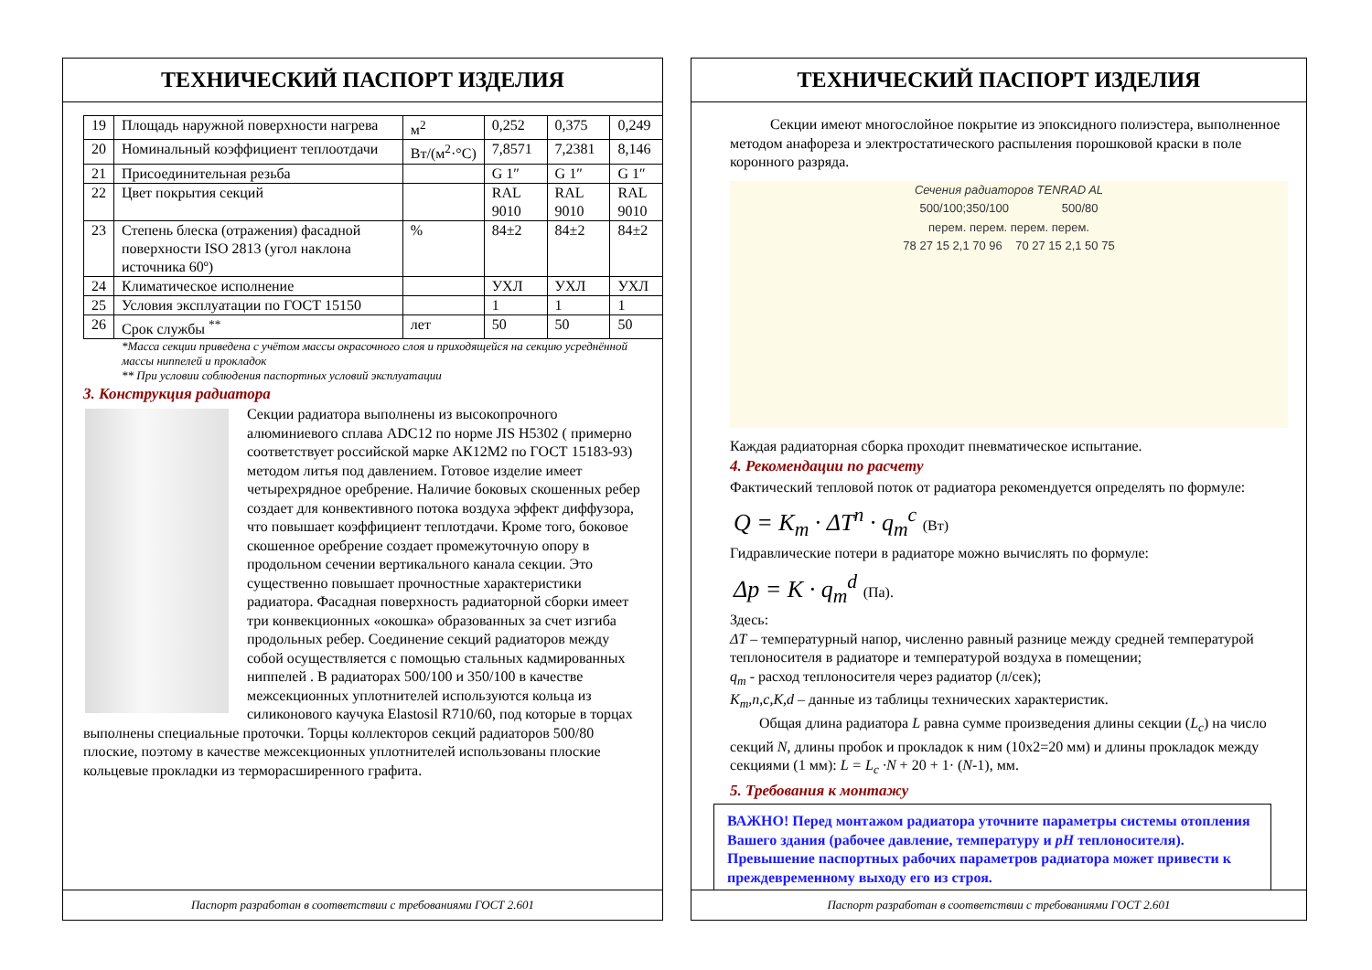ТЕХНИЧЕСКИЙ ПАСПОРТ ИЗДЕЛИЯ
| 19 | Площадь наружной поверхности нагрева | м<sup>2</sup> | 0,252 | 0,375 | 0,249 |
| 20 | Номинальный коэффициент теплоотдачи | Вт/(м<sup>2</sup>·°С) | 7,8571 | 7,2381 | 8,146 |
| 21 | Присоединительная резьба | | G 1″ | G 1″ | G 1″ |
| 22 | Цвет покрытия секций | | RAL 9010 | RAL 9010 | RAL 9010 |
| 23 | Степень блеска (отражения) фасадной поверхности ISO 2813 (угол наклона источника 60º) | % | 84±2 | 84±2 | 84±2 |
| 24 | Климатическое исполнение | | УХЛ | УХЛ | УХЛ |
| 25 | Условия эксплуатации по ГОСТ 15150 | | 1 | 1 | 1 |
| 26 | Срок службы <sup>**</sup> | лет | 50 | 50 | 50 |
*Масса секции приведена с учётом массы окрасочного слоя и приходящейся на секцию усреднённой массы ниппелей и прокладок
** При условии соблюдения паспортных условий эксплуатации
3. Конструкция радиатора
Секции радиатора выполнены из высокопрочного алюминиевого сплава ADC12 по норме JIS H5302 ( примерно соответствует российской марке АК12М2 по ГОСТ 15183-93) методом литья под давлением. Готовое изделие имеет четырехрядное оребрение. Наличие боковых скошенных ребер создает для конвективного потока воздуха эффект диффузора, что повышает коэффициент теплотдачи. Кроме того, боковое скошенное оребрение создает промежуточную опору в продольном сечении вертикального канала секции. Это существенно повышает прочностные характеристики радиатора. Фасадная поверхность радиаторной сборки имеет три конвекционных «окошка» образованных за счет изгиба продольных ребер. Соединение секций радиаторов между собой осуществляется с помощью стальных кадмированных ниппелей . В радиаторах 500/100 и 350/100 в качестве межсекционных уплотнителей используются кольца из силиконового каучука Elastosil R710/60, под которые в торцах выполнены специальные проточки. Торцы коллекторов секций радиаторов 500/80 плоские, поэтому в качестве межсекционных уплотнителей использованы плоские кольцевые прокладки из терморасширенного графита.
Паспорт разработан в соответствии с требованиями ГОСТ 2.601
ТЕХНИЧЕСКИЙ ПАСПОРТ ИЗДЕЛИЯ
Секции имеют многослойное покрытие из эпоксидного полиэстера, выполненное методом анафореза и электростатического распыления порошковой краски в поле коронного разряда.
Сечения радиаторов TENRAD AL
500/100;350/100 500/80
перем. перем. перем. перем.
78 27 15 2,1 70 96 70 27 15 2,1 50 75
Каждая радиаторная сборка проходит пневматическое испытание.
4. Рекомендации по расчету
Фактический тепловой поток от радиатора рекомендуется определять по формуле:
Q = K<sub>m</sub> · ΔT<sup>n</sup> · q<sub>m</sub><sup>c</sup> (Вт)
Гидравлические потери в радиаторе можно вычислять по формуле:
Δp = K · q<sub>m</sub><sup>d</sup> (Па).
Здесь:
ΔT – температурный напор, численно равный разнице между средней температурой теплоносителя в радиаторе и температурой воздуха в помещении;
q<sub>m</sub> - расход теплоносителя через радиатор (л/сек);
K<sub>m</sub>,n,c,K,d – данные из таблицы технических характеристик.
Общая длина радиатора L равна сумме произведения длины секции (L<sub>c</sub>) на число секций N, длины пробок и прокладок к ним (10х2=20 мм) и длины прокладок между секциями (1 мм): L = L<sub>c</sub> ·N + 20 + 1· (N-1), мм.
5. Требования к монтажу
ВАЖНО! Перед монтажом радиатора уточните параметры системы отопления Вашего здания (рабочее давление, температуру и pH теплоносителя). Превышение паспортных рабочих параметров радиатора может привести к преждевременному выходу его из строя.
Паспорт разработан в соответствии с требованиями ГОСТ 2.601